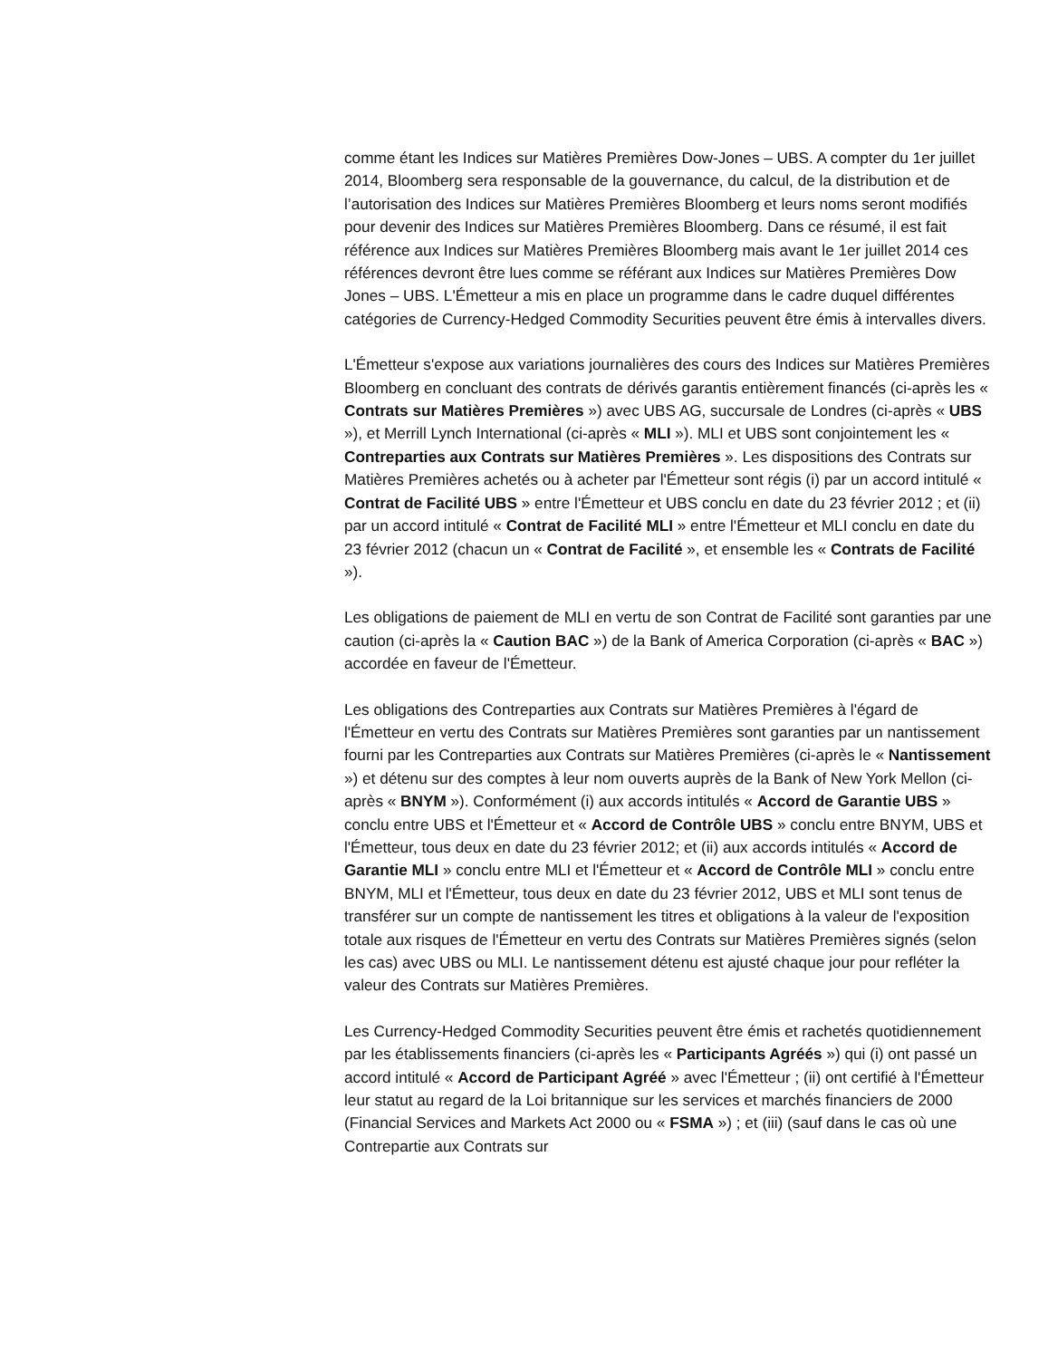comme étant les Indices sur Matières Premières Dow-Jones – UBS. A compter du 1er juillet 2014, Bloomberg sera responsable de la gouvernance, du calcul, de la distribution et de l’autorisation des Indices sur Matières Premières Bloomberg et leurs noms seront modifiés pour devenir des Indices sur Matières Premières Bloomberg. Dans ce résumé, il est fait référence aux Indices sur Matières Premières Bloomberg mais avant le 1er juillet 2014 ces références devront être lues comme se référant aux Indices sur Matières Premières Dow Jones – UBS. L'Émetteur a mis en place un programme dans le cadre duquel différentes catégories de Currency-Hedged Commodity Securities peuvent être émis à intervalles divers.
L'Émetteur s'expose aux variations journalières des cours des Indices sur Matières Premières Bloomberg en concluant des contrats de dérivés garantis entièrement financés (ci-après les « Contrats sur Matières Premières ») avec UBS AG, succursale de Londres (ci-après « UBS »), et Merrill Lynch International (ci-après « MLI »). MLI et UBS sont conjointement les « Contreparties aux Contrats sur Matières Premières ». Les dispositions des Contrats sur Matières Premières achetés ou à acheter par l'Émetteur sont régis (i) par un accord intitulé « Contrat de Facilité UBS » entre l'Émetteur et UBS conclu en date du 23 février 2012 ; et (ii) par un accord intitulé « Contrat de Facilité MLI » entre l'Émetteur et MLI conclu en date du 23 février 2012 (chacun un « Contrat de Facilité », et ensemble les « Contrats de Facilité »).
Les obligations de paiement de MLI en vertu de son Contrat de Facilité sont garanties par une caution (ci-après la « Caution BAC ») de la Bank of America Corporation (ci-après « BAC ») accordée en faveur de l'Émetteur.
Les obligations des Contreparties aux Contrats sur Matières Premières à l'égard de l'Émetteur en vertu des Contrats sur Matières Premières sont garanties par un nantissement fourni par les Contreparties aux Contrats sur Matières Premières (ci-après le « Nantissement ») et détenu sur des comptes à leur nom ouverts auprès de la Bank of New York Mellon (ci-après « BNYM »). Conformément (i) aux accords intitulés « Accord de Garantie UBS » conclu entre UBS et l'Émetteur et « Accord de Contrôle UBS » conclu entre BNYM, UBS et l'Émetteur, tous deux en date du 23 février 2012; et (ii) aux accords intitulés « Accord de Garantie MLI » conclu entre MLI et l'Émetteur et « Accord de Contrôle MLI » conclu entre BNYM, MLI et l'Émetteur, tous deux en date du 23 février 2012, UBS et MLI sont tenus de transférer sur un compte de nantissement les titres et obligations à la valeur de l'exposition totale aux risques de l'Émetteur en vertu des Contrats sur Matières Premières signés (selon les cas) avec UBS ou MLI. Le nantissement détenu est ajusté chaque jour pour refléter la valeur des Contrats sur Matières Premières.
Les Currency-Hedged Commodity Securities peuvent être émis et rachetés quotidiennement par les établissements financiers (ci-après les « Participants Agréés ») qui (i) ont passé un accord intitulé « Accord de Participant Agréé » avec l'Émetteur ; (ii) ont certifié à l'Émetteur leur statut au regard de la Loi britannique sur les services et marchés financiers de 2000 (Financial Services and Markets Act 2000 ou « FSMA ») ; et (iii) (sauf dans le cas où une Contrepartie aux Contrats sur